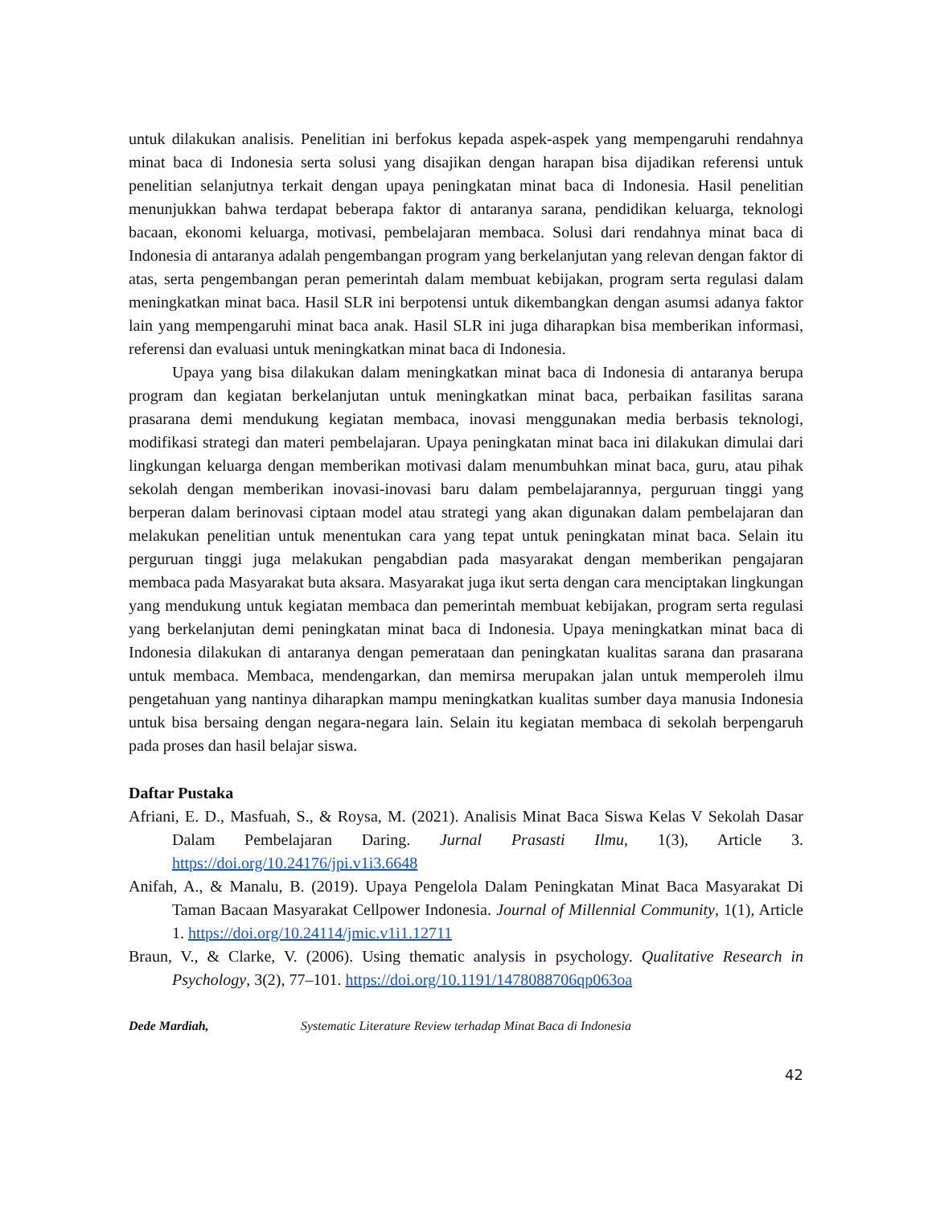untuk dilakukan analisis. Penelitian ini berfokus kepada aspek-aspek yang mempengaruhi rendahnya minat baca di Indonesia serta solusi yang disajikan dengan harapan bisa dijadikan referensi untuk penelitian selanjutnya terkait dengan upaya peningkatan minat baca di Indonesia. Hasil penelitian menunjukkan bahwa terdapat beberapa faktor di antaranya sarana, pendidikan keluarga, teknologi bacaan, ekonomi keluarga, motivasi, pembelajaran membaca. Solusi dari rendahnya minat baca di Indonesia di antaranya adalah pengembangan program yang berkelanjutan yang relevan dengan faktor di atas, serta pengembangan peran pemerintah dalam membuat kebijakan, program serta regulasi dalam meningkatkan minat baca. Hasil SLR ini berpotensi untuk dikembangkan dengan asumsi adanya faktor lain yang mempengaruhi minat baca anak. Hasil SLR ini juga diharapkan bisa memberikan informasi, referensi dan evaluasi untuk meningkatkan minat baca di Indonesia.
Upaya yang bisa dilakukan dalam meningkatkan minat baca di Indonesia di antaranya berupa program dan kegiatan berkelanjutan untuk meningkatkan minat baca, perbaikan fasilitas sarana prasarana demi mendukung kegiatan membaca, inovasi menggunakan media berbasis teknologi, modifikasi strategi dan materi pembelajaran. Upaya peningkatan minat baca ini dilakukan dimulai dari lingkungan keluarga dengan memberikan motivasi dalam menumbuhkan minat baca, guru, atau pihak sekolah dengan memberikan inovasi-inovasi baru dalam pembelajarannya, perguruan tinggi yang berperan dalam berinovasi ciptaan model atau strategi yang akan digunakan dalam pembelajaran dan melakukan penelitian untuk menentukan cara yang tepat untuk peningkatan minat baca. Selain itu perguruan tinggi juga melakukan pengabdian pada masyarakat dengan memberikan pengajaran membaca pada Masyarakat buta aksara. Masyarakat juga ikut serta dengan cara menciptakan lingkungan yang mendukung untuk kegiatan membaca dan pemerintah membuat kebijakan, program serta regulasi yang berkelanjutan demi peningkatan minat baca di Indonesia. Upaya meningkatkan minat baca di Indonesia dilakukan di antaranya dengan pemerataan dan peningkatan kualitas sarana dan prasarana untuk membaca. Membaca, mendengarkan, dan memirsa merupakan jalan untuk memperoleh ilmu pengetahuan yang nantinya diharapkan mampu meningkatkan kualitas sumber daya manusia Indonesia untuk bisa bersaing dengan negara-negara lain. Selain itu kegiatan membaca di sekolah berpengaruh pada proses dan hasil belajar siswa.
Daftar Pustaka
Afriani, E. D., Masfuah, S., & Roysa, M. (2021). Analisis Minat Baca Siswa Kelas V Sekolah Dasar Dalam Pembelajaran Daring. Jurnal Prasasti Ilmu, 1(3), Article 3. https://doi.org/10.24176/jpi.v1i3.6648
Anifah, A., & Manalu, B. (2019). Upaya Pengelola Dalam Peningkatan Minat Baca Masyarakat Di Taman Bacaan Masyarakat Cellpower Indonesia. Journal of Millennial Community, 1(1), Article 1. https://doi.org/10.24114/jmic.v1i1.12711
Braun, V., & Clarke, V. (2006). Using thematic analysis in psychology. Qualitative Research in Psychology, 3(2), 77–101. https://doi.org/10.1191/1478088706qp063oa
Dede Mardiah, Systematic Literature Review terhadap Minat Baca di Indonesia
42